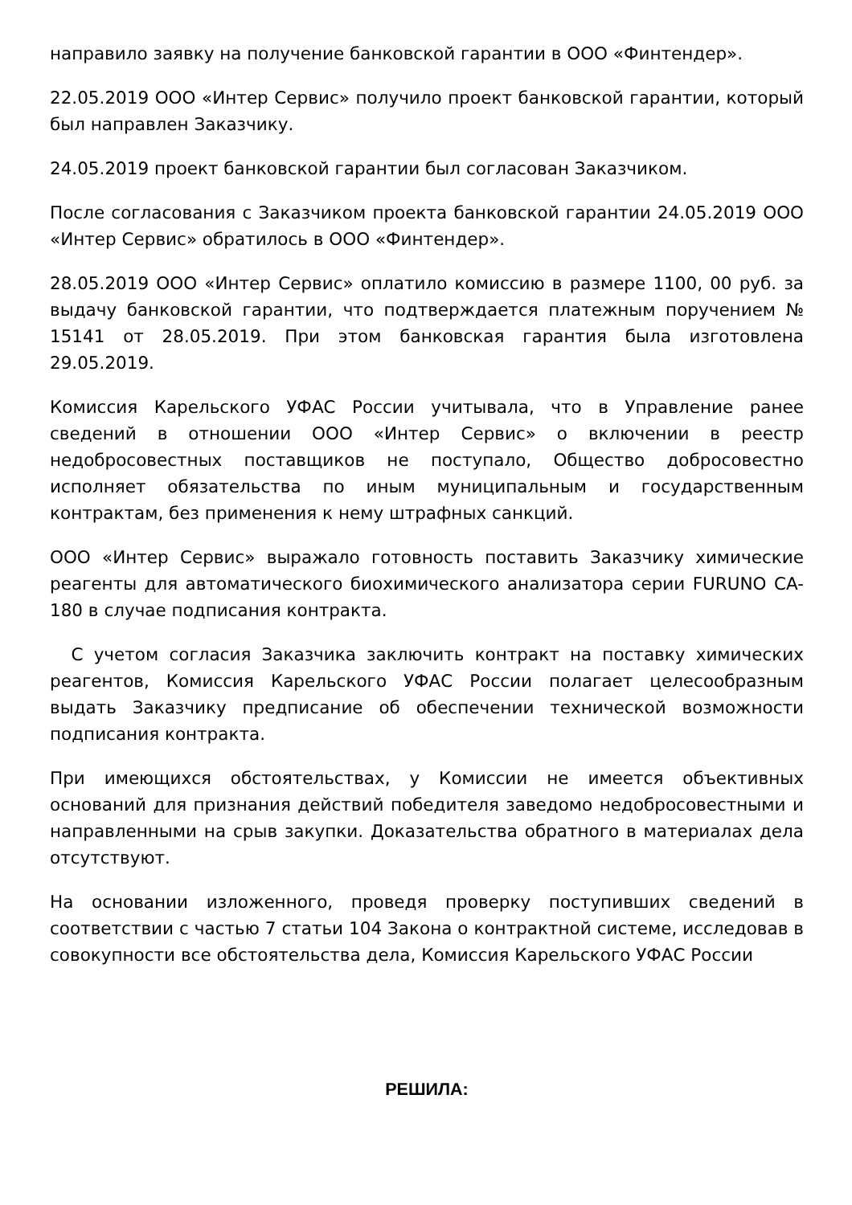направило заявку на получение банковской гарантии в ООО «Финтендер».
22.05.2019 ООО «Интер Сервис» получило проект банковской гарантии, который был направлен Заказчику.
24.05.2019 проект банковской гарантии был согласован Заказчиком.
После согласования с Заказчиком проекта банковской гарантии 24.05.2019 ООО «Интер Сервис» обратилось в ООО «Финтендер».
28.05.2019 ООО «Интер Сервис» оплатило комиссию в размере 1100, 00 руб. за выдачу банковской гарантии, что подтверждается платежным поручением № 15141 от 28.05.2019. При этом банковская гарантия была изготовлена 29.05.2019.
Комиссия Карельского УФАС России учитывала, что в Управление ранее сведений в отношении ООО «Интер Сервис» о включении в реестр недобросовестных поставщиков не поступало, Общество добросовестно исполняет обязательства по иным муниципальным и государственным контрактам, без применения к нему штрафных санкций.
ООО «Интер Сервис» выражало готовность поставить Заказчику химические реагенты для автоматического биохимического анализатора серии FURUNO CA-180 в случае подписания контракта.
С учетом согласия Заказчика заключить контракт на поставку химических реагентов, Комиссия Карельского УФАС России полагает целесообразным выдать Заказчику предписание об обеспечении технической возможности подписания контракта.
При имеющихся обстоятельствах, у Комиссии не имеется объективных оснований для признания действий победителя заведомо недобросовестными и направленными на срыв закупки. Доказательства обратного в материалах дела отсутствуют.
На основании изложенного, проведя проверку поступивших сведений в соответствии с частью 7 статьи 104 Закона о контрактной системе, исследовав в совокупности все обстоятельства дела, Комиссия Карельского УФАС России
РЕШИЛА: